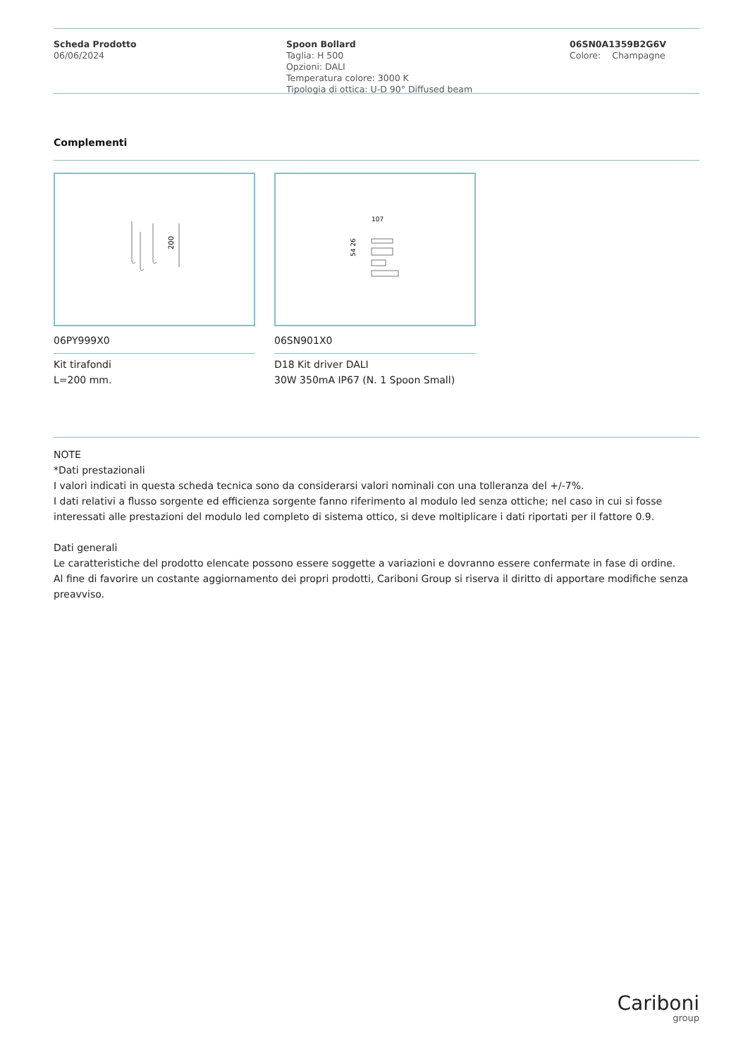Scheda Prodotto
06/06/2024
Spoon Bollard
Taglia: H 500
Opzioni: DALI
Temperatura colore: 3000 K
Tipologia di ottica: U-D 90° Diffused beam
06SN0A1359B2G6V
Colore: Champagne
Complementi
200
06PY999X0
Kit tirafondi
L=200 mm.
107
54 26
06SN901X0
D18 Kit driver DALI
30W 350mA IP67 (N. 1 Spoon Small)
NOTE
*Dati prestazionali
I valori indicati in questa scheda tecnica sono da considerarsi valori nominali con una tolleranza del +/-7%.
I dati relativi a flusso sorgente ed efficienza sorgente fanno riferimento al modulo led senza ottiche; nel caso in cui si fosse interessati alle prestazioni del modulo led completo di sistema ottico, si deve moltiplicare i dati riportati per il fattore 0.9.
Dati generali
Le caratteristiche del prodotto elencate possono essere soggette a variazioni e dovranno essere confermate in fase di ordine.
Al fine di favorire un costante aggiornamento dei propri prodotti, Cariboni Group si riserva il diritto di apportare modifiche senza preavviso.
Cariboni
group